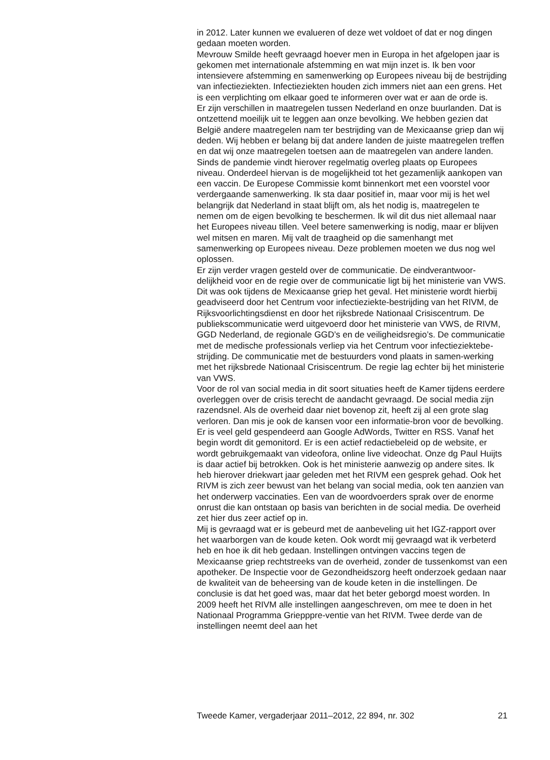in 2012. Later kunnen we evalueren of deze wet voldoet of dat er nog dingen gedaan moeten worden.
Mevrouw Smilde heeft gevraagd hoever men in Europa in het afgelopen jaar is gekomen met internationale afstemming en wat mijn inzet is. Ik ben voor intensievere afstemming en samenwerking op Europees niveau bij de bestrijding van infectieziekten. Infectieziekten houden zich immers niet aan een grens. Het is een verplichting om elkaar goed te informeren over wat er aan de orde is.
Er zijn verschillen in maatregelen tussen Nederland en onze buurlanden. Dat is ontzettend moeilijk uit te leggen aan onze bevolking. We hebben gezien dat België andere maatregelen nam ter bestrijding van de Mexicaanse griep dan wij deden. Wij hebben er belang bij dat andere landen de juiste maatregelen treffen en dat wij onze maatregelen toetsen aan de maatregelen van andere landen. Sinds de pandemie vindt hierover regelmatig overleg plaats op Europees niveau. Onderdeel hiervan is de mogelijkheid tot het gezamenlijk aankopen van een vaccin. De Europese Commissie komt binnenkort met een voorstel voor verdergaande samenwerking. Ik sta daar positief in, maar voor mij is het wel belangrijk dat Nederland in staat blijft om, als het nodig is, maatregelen te nemen om de eigen bevolking te beschermen. Ik wil dit dus niet allemaal naar het Europees niveau tillen. Veel betere samenwerking is nodig, maar er blijven wel mitsen en maren. Mij valt de traagheid op die samenhangt met samenwerking op Europees niveau. Deze problemen moeten we dus nog wel oplossen.
Er zijn verder vragen gesteld over de communicatie. De eindverantwoor-delijkheid voor en de regie over de communicatie ligt bij het ministerie van VWS. Dit was ook tijdens de Mexicaanse griep het geval. Het ministerie wordt hierbij geadviseerd door het Centrum voor infectieziekte-bestrijding van het RIVM, de Rijksvoorlichtingsdienst en door het rijksbrede Nationaal Crisiscentrum. De publiekscommunicatie werd uitgevoerd door het ministerie van VWS, de RIVM, GGD Nederland, de regionale GGD’s en de veiligheidsregio’s. De communicatie met de medische professionals verliep via het Centrum voor infectieziektebe-strijding. De communicatie met de bestuurders vond plaats in samen-werking met het rijksbrede Nationaal Crisiscentrum. De regie lag echter bij het ministerie van VWS.
Voor de rol van social media in dit soort situaties heeft de Kamer tijdens eerdere overleggen over de crisis terecht de aandacht gevraagd. De social media zijn razendsnel. Als de overheid daar niet bovenop zit, heeft zij al een grote slag verloren. Dan mis je ook de kansen voor een informatie-bron voor de bevolking. Er is veel geld gespendeerd aan Google AdWords, Twitter en RSS. Vanaf het begin wordt dit gemonitord. Er is een actief redactiebeleid op de website, er wordt gebruikgemaakt van videofora, online live videochat. Onze dg Paul Huijts is daar actief bij betrokken. Ook is het ministerie aanwezig op andere sites. Ik heb hierover driekwart jaar geleden met het RIVM een gesprek gehad. Ook het RIVM is zich zeer bewust van het belang van social media, ook ten aanzien van het onderwerp vaccinaties. Een van de woordvoerders sprak over de enorme onrust die kan ontstaan op basis van berichten in de social media. De overheid zet hier dus zeer actief op in.
Mij is gevraagd wat er is gebeurd met de aanbeveling uit het IGZ-rapport over het waarborgen van de koude keten. Ook wordt mij gevraagd wat ik verbeterd heb en hoe ik dit heb gedaan. Instellingen ontvingen vaccins tegen de Mexicaanse griep rechtstreeks van de overheid, zonder de tussenkomst van een apotheker. De Inspectie voor de Gezondheidszorg heeft onderzoek gedaan naar de kwaliteit van de beheersing van de koude keten in die instellingen. De conclusie is dat het goed was, maar dat het beter geborgd moest worden. In 2009 heeft het RIVM alle instellingen aangeschreven, om mee te doen in het Nationaal Programma Griepppre-ventie van het RIVM. Twee derde van de instellingen neemt deel aan het
Tweede Kamer, vergaderjaar 2011–2012, 22 894, nr. 302 21